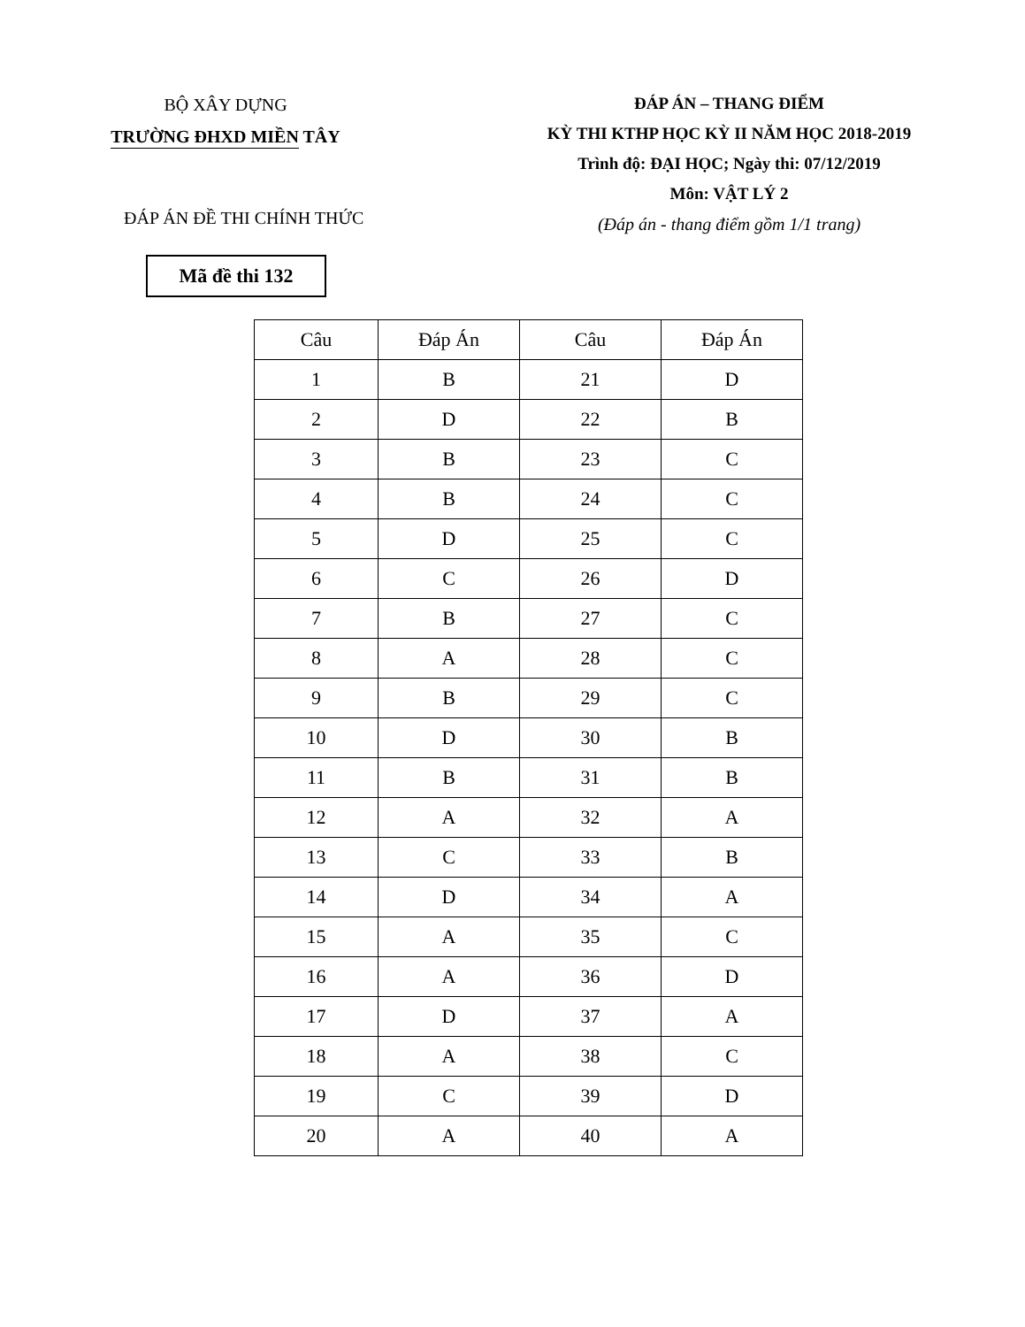BỘ XÂY DỰNG
TRƯỜNG ĐHXD MIỀN TÂY
ĐÁP ÁN – THANG ĐIỂM
KỲ THI KTHP HỌC KỲ II NĂM HỌC 2018-2019
Trình độ: ĐẠI HỌC; Ngày thi: 07/12/2019
Môn: VẬT LÝ 2
(Đáp án - thang điểm gồm 1/1 trang)
ĐÁP ÁN ĐỀ THI CHÍNH THỨC
Mã đề thi 132
| Câu | Đáp Án | Câu | Đáp Án |
| --- | --- | --- | --- |
| 1 | B | 21 | D |
| 2 | D | 22 | B |
| 3 | B | 23 | C |
| 4 | B | 24 | C |
| 5 | D | 25 | C |
| 6 | C | 26 | D |
| 7 | B | 27 | C |
| 8 | A | 28 | C |
| 9 | B | 29 | C |
| 10 | D | 30 | B |
| 11 | B | 31 | B |
| 12 | A | 32 | A |
| 13 | C | 33 | B |
| 14 | D | 34 | A |
| 15 | A | 35 | C |
| 16 | A | 36 | D |
| 17 | D | 37 | A |
| 18 | A | 38 | C |
| 19 | C | 39 | D |
| 20 | A | 40 | A |